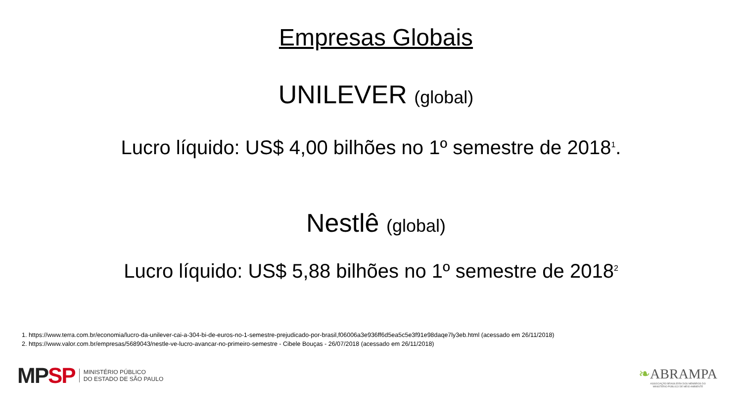Empresas Globais
UNILEVER (global)
Lucro líquido: US$ 4,00 bilhões no 1º semestre de 2018<sup>1</sup>.
Nestlê (global)
Lucro líquido: US$ 5,88 bilhões no 1º semestre de 2018<sup>2</sup>
1. https://www.terra.com.br/economia/lucro-da-unilever-cai-a-304-bi-de-euros-no-1-semestre-prejudicado-por-brasil,f06006a3e936ff6d5ea5c5e3f91e98daqe7ly3eb.html (acessado em 26/11/2018)
2. https://www.valor.com.br/empresas/5689043/nestle-ve-lucro-avancar-no-primeiro-semestre - Cibele Bouças - 26/07/2018 (acessado em 26/11/2018)
MP SP MINISTÉRIO PÚBLICO
DO ESTADO DE SÃO PAULO
❧ABRAMPA
ASSOCIAÇÃO BRASILEIRA DOS MEMBROS DO
MINISTÉRIO PÚBLICO DE MEIO AMBIENTE